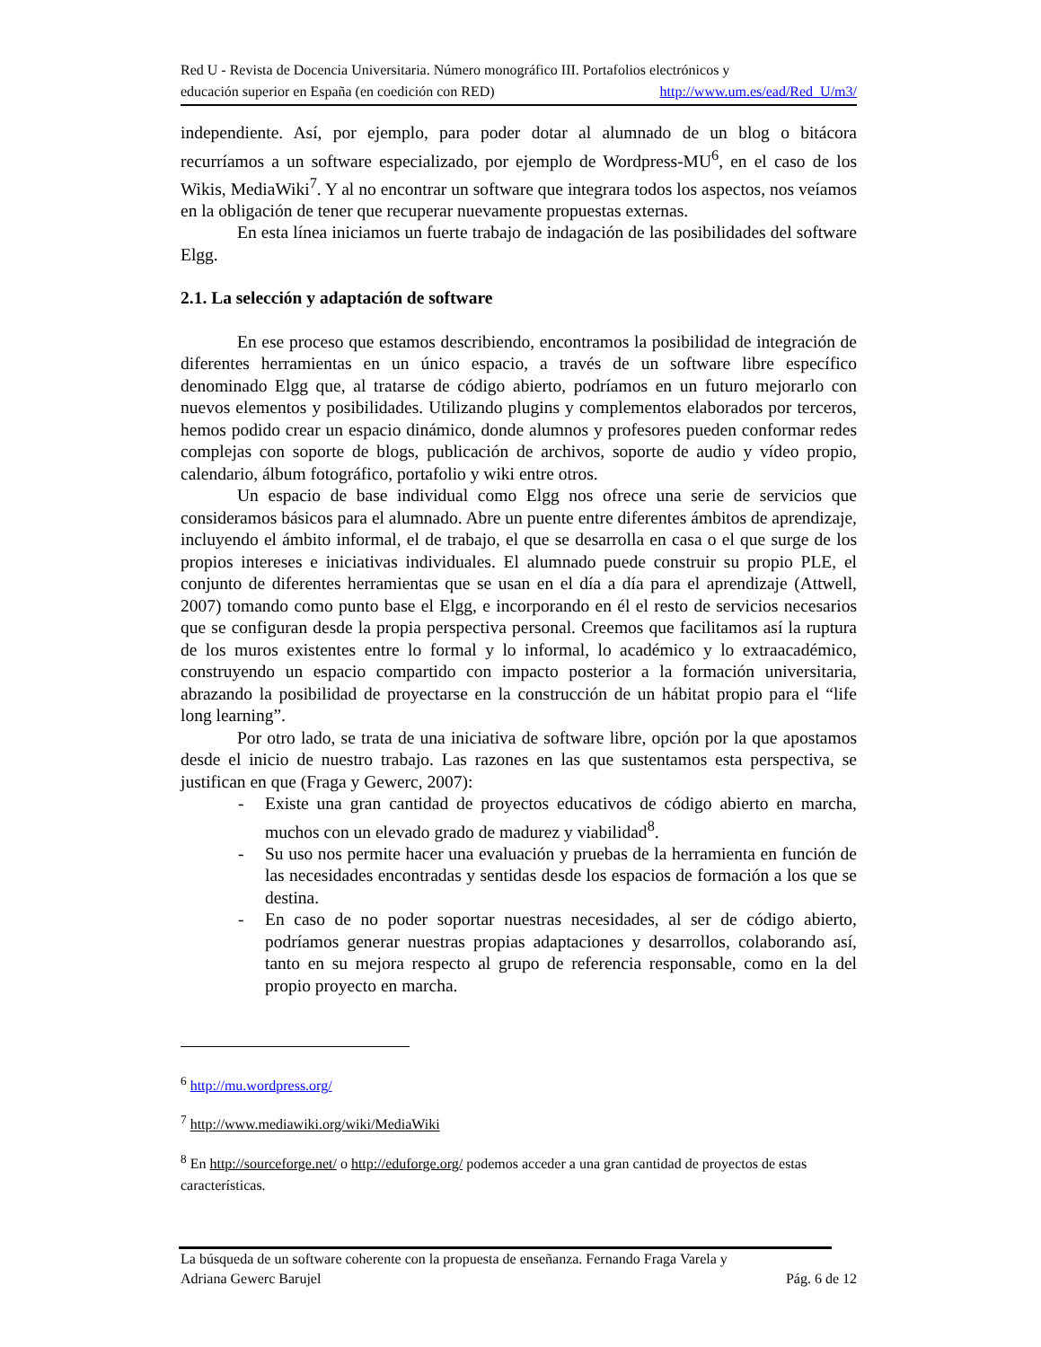Red U - Revista de Docencia Universitaria. Número monográfico III. Portafolios electrónicos y
educación superior en España (en coedición con RED) http://www.um.es/ead/Red_U/m3/
independiente. Así, por ejemplo, para poder dotar al alumnado de un blog o bitácora recurríamos a un software especializado, por ejemplo de Wordpress-MU<sup>6</sup>, en el caso de los Wikis, MediaWiki<sup>7</sup>. Y al no encontrar un software que integrara todos los aspectos, nos veíamos en la obligación de tener que recuperar nuevamente propuestas externas.
En esta línea iniciamos un fuerte trabajo de indagación de las posibilidades del software Elgg.
2.1. La selección y adaptación de software
En ese proceso que estamos describiendo, encontramos la posibilidad de integración de diferentes herramientas en un único espacio, a través de un software libre específico denominado Elgg que, al tratarse de código abierto, podríamos en un futuro mejorarlo con nuevos elementos y posibilidades. Utilizando plugins y complementos elaborados por terceros, hemos podido crear un espacio dinámico, donde alumnos y profesores pueden conformar redes complejas con soporte de blogs, publicación de archivos, soporte de audio y vídeo propio, calendario, álbum fotográfico, portafolio y wiki entre otros.
Un espacio de base individual como Elgg nos ofrece una serie de servicios que consideramos básicos para el alumnado. Abre un puente entre diferentes ámbitos de aprendizaje, incluyendo el ámbito informal, el de trabajo, el que se desarrolla en casa o el que surge de los propios intereses e iniciativas individuales. El alumnado puede construir su propio PLE, el conjunto de diferentes herramientas que se usan en el día a día para el aprendizaje (Attwell, 2007) tomando como punto base el Elgg, e incorporando en él el resto de servicios necesarios que se configuran desde la propia perspectiva personal. Creemos que facilitamos así la ruptura de los muros existentes entre lo formal y lo informal, lo académico y lo extraacadémico, construyendo un espacio compartido con impacto posterior a la formación universitaria, abrazando la posibilidad de proyectarse en la construcción de un hábitat propio para el “life long learning”.
Por otro lado, se trata de una iniciativa de software libre, opción por la que apostamos desde el inicio de nuestro trabajo. Las razones en las que sustentamos esta perspectiva, se justifican en que (Fraga y Gewerc, 2007):
- Existe una gran cantidad de proyectos educativos de código abierto en marcha, muchos con un elevado grado de madurez y viabilidad<sup>8</sup>.
- Su uso nos permite hacer una evaluación y pruebas de la herramienta en función de las necesidades encontradas y sentidas desde los espacios de formación a los que se destina.
- En caso de no poder soportar nuestras necesidades, al ser de código abierto, podríamos generar nuestras propias adaptaciones y desarrollos, colaborando así, tanto en su mejora respecto al grupo de referencia responsable, como en la del propio proyecto en marcha.
<sup>6</sup> http://mu.wordpress.org/
<sup>7</sup> http://www.mediawiki.org/wiki/MediaWiki
<sup>8</sup> En http://sourceforge.net/ o http://eduforge.org/ podemos acceder a una gran cantidad de proyectos de estas características.
La búsqueda de un software coherente con la propuesta de enseñanza. Fernando Fraga Varela y
Adriana Gewerc Barujel Pág. 6 de 12